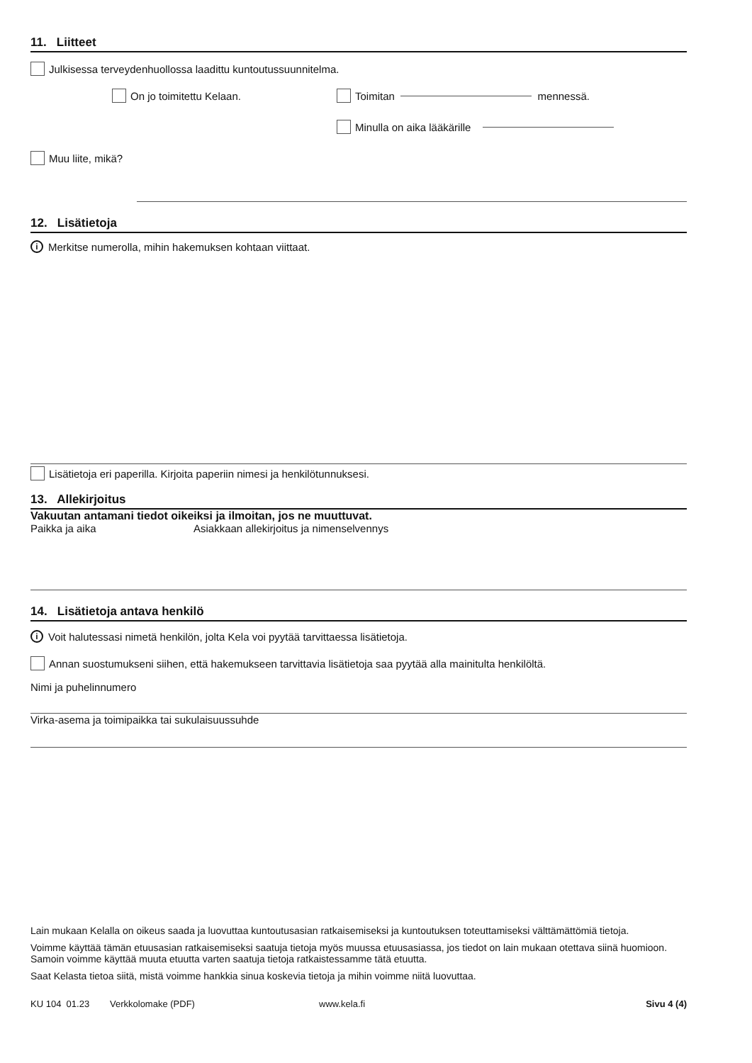11. Liitteet
Julkisessa terveydenhuollossa laadittu kuntoutussuunnitelma.
On jo toimitettu Kelaan. Toimitan mennessä.
Minulla on aika lääkärille
Muu liite, mikä?
12. Lisätietoja
i Merkitse numerolla, mihin hakemuksen kohtaan viittaat.
Lisätietoja eri paperilla. Kirjoita paperiin nimesi ja henkilötunnuksesi.
13. Allekirjoitus
Vakuutan antamani tiedot oikeiksi ja ilmoitan, jos ne muuttuvat.
Paikka ja aika Asiakkaan allekirjoitus ja nimenselvennys
14. Lisätietoja antava henkilö
i Voit halutessasi nimetä henkilön, jolta Kela voi pyytää tarvittaessa lisätietoja.
Annan suostumukseni siihen, että hakemukseen tarvittavia lisätietoja saa pyytää alla mainitulta henkilöltä.
Nimi ja puhelinnumero
Virka-asema ja toimipaikka tai sukulaisuussuhde
Lain mukaan Kelalla on oikeus saada ja luovuttaa kuntoutusasian ratkaisemiseksi ja kuntoutuksen toteuttamiseksi välttämättömiä tietoja.
Voimme käyttää tämän etuusasian ratkaisemiseksi saatuja tietoja myös muussa etuusasiassa, jos tiedot on lain mukaan otettava siinä huomioon. Samoin voimme käyttää muuta etuutta varten saatuja tietoja ratkaistessamme tätä etuutta.
Saat Kelasta tietoa siitä, mistä voimme hankkia sinua koskevia tietoja ja mihin voimme niitä luovuttaa.
KU 104 01.23 Verkkolomake (PDF) www.kela.fi Sivu 4 (4)